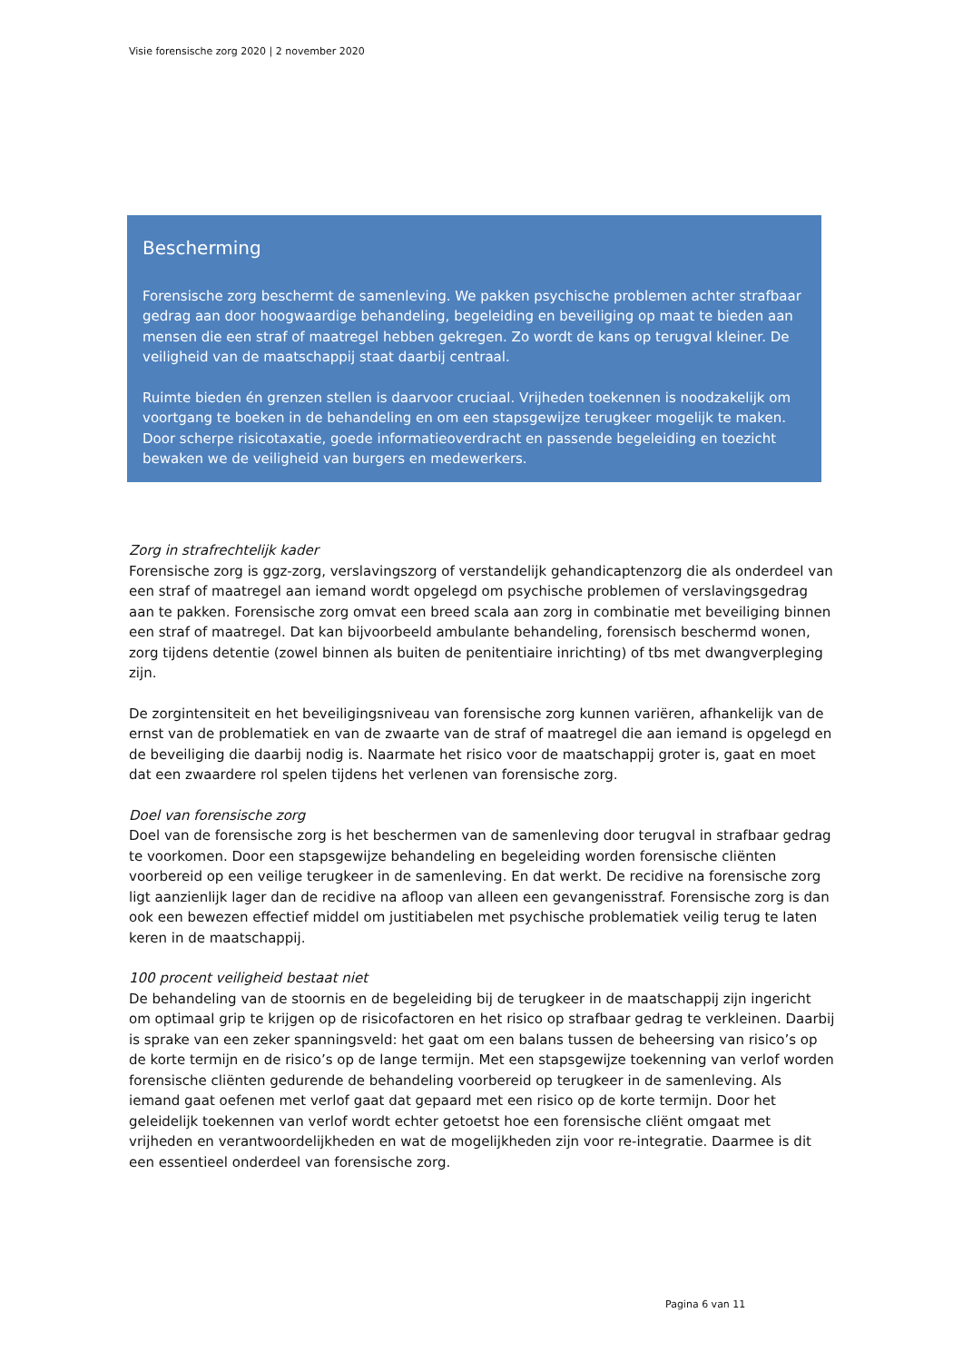Visie forensische zorg 2020 | 2 november 2020
Bescherming
Forensische zorg beschermt de samenleving. We pakken psychische problemen achter strafbaar gedrag aan door hoogwaardige behandeling, begeleiding en beveiliging op maat te bieden aan mensen die een straf of maatregel hebben gekregen. Zo wordt de kans op terugval kleiner. De veiligheid van de maatschappij staat daarbij centraal.
Ruimte bieden én grenzen stellen is daarvoor cruciaal. Vrijheden toekennen is noodzakelijk om voortgang te boeken in de behandeling en om een stapsgewijze terugkeer mogelijk te maken. Door scherpe risicotaxatie, goede informatieoverdracht en passende begeleiding en toezicht bewaken we de veiligheid van burgers en medewerkers.
Zorg in strafrechtelijk kader
Forensische zorg is ggz-zorg, verslavingszorg of verstandelijk gehandicaptenzorg die als onderdeel van een straf of maatregel aan iemand wordt opgelegd om psychische problemen of verslavingsgedrag aan te pakken. Forensische zorg omvat een breed scala aan zorg in combinatie met beveiliging binnen een straf of maatregel. Dat kan bijvoorbeeld ambulante behandeling, forensisch beschermd wonen, zorg tijdens detentie (zowel binnen als buiten de penitentiaire inrichting) of tbs met dwangverpleging zijn.
De zorgintensiteit en het beveiligingsniveau van forensische zorg kunnen variëren, afhankelijk van de ernst van de problematiek en van de zwaarte van de straf of maatregel die aan iemand is opgelegd en de beveiliging die daarbij nodig is. Naarmate het risico voor de maatschappij groter is, gaat en moet dat een zwaardere rol spelen tijdens het verlenen van forensische zorg.
Doel van forensische zorg
Doel van de forensische zorg is het beschermen van de samenleving door terugval in strafbaar gedrag te voorkomen. Door een stapsgewijze behandeling en begeleiding worden forensische cliënten voorbereid op een veilige terugkeer in de samenleving. En dat werkt. De recidive na forensische zorg ligt aanzienlijk lager dan de recidive na afloop van alleen een gevangenisstraf. Forensische zorg is dan ook een bewezen effectief middel om justitiabelen met psychische problematiek veilig terug te laten keren in de maatschappij.
100 procent veiligheid bestaat niet
De behandeling van de stoornis en de begeleiding bij de terugkeer in de maatschappij zijn ingericht om optimaal grip te krijgen op de risicofactoren en het risico op strafbaar gedrag te verkleinen. Daarbij is sprake van een zeker spanningsveld: het gaat om een balans tussen de beheersing van risico’s op de korte termijn en de risico’s op de lange termijn. Met een stapsgewijze toekenning van verlof worden forensische cliënten gedurende de behandeling voorbereid op terugkeer in de samenleving. Als iemand gaat oefenen met verlof gaat dat gepaard met een risico op de korte termijn. Door het geleidelijk toekennen van verlof wordt echter getoetst hoe een forensische cliënt omgaat met vrijheden en verantwoordelijkheden en wat de mogelijkheden zijn voor re-integratie. Daarmee is dit een essentieel onderdeel van forensische zorg.
Pagina 6 van 11